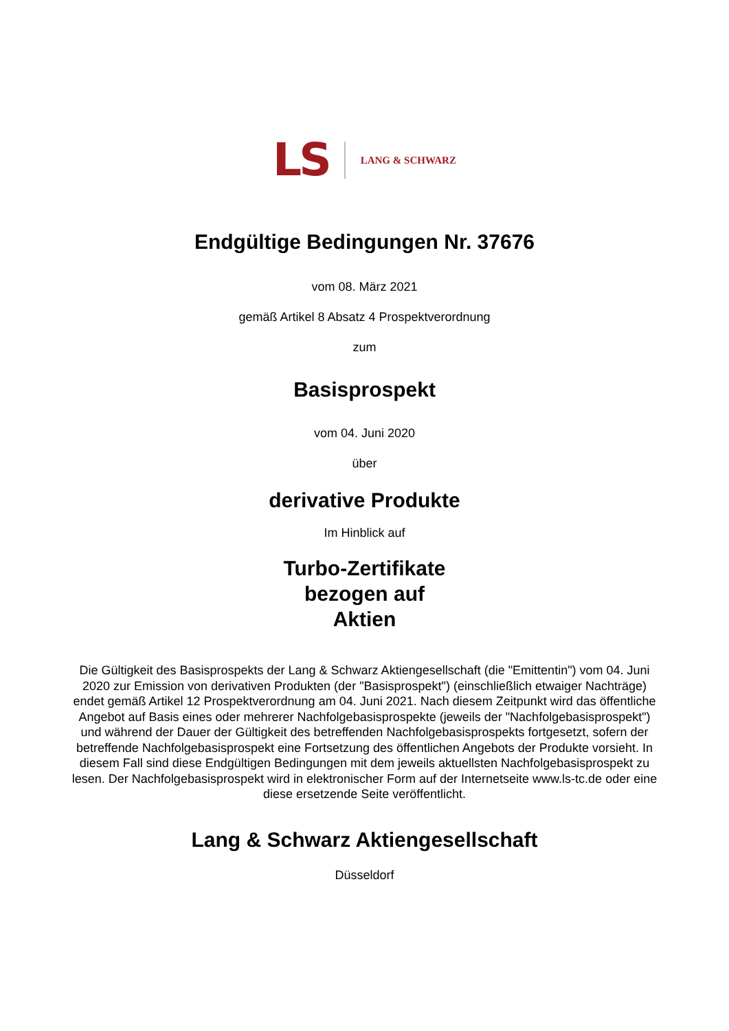LS LANG & SCHWARZ
Endgültige Bedingungen Nr. 37676
vom 08. März 2021
gemäß Artikel 8 Absatz 4 Prospektverordnung
zum
Basisprospekt
vom 04. Juni 2020
über
derivative Produkte
Im Hinblick auf
Turbo-Zertifikate
bezogen auf
Aktien
Die Gültigkeit des Basisprospekts der Lang & Schwarz Aktiengesellschaft (die "Emittentin") vom 04. Juni 2020 zur Emission von derivativen Produkten (der "Basisprospekt") (einschließlich etwaiger Nachträge) endet gemäß Artikel 12 Prospektverordnung am 04. Juni 2021. Nach diesem Zeitpunkt wird das öffentliche Angebot auf Basis eines oder mehrerer Nachfolgebasisprospekte (jeweils der "Nachfolgebasisprospekt") und während der Dauer der Gültigkeit des betreffenden Nachfolgebasisprospekts fortgesetzt, sofern der betreffende Nachfolgebasisprospekt eine Fortsetzung des öffentlichen Angebots der Produkte vorsieht. In diesem Fall sind diese Endgültigen Bedingungen mit dem jeweils aktuellsten Nachfolgebasisprospekt zu lesen. Der Nachfolgebasisprospekt wird in elektronischer Form auf der Internetseite www.ls-tc.de oder eine diese ersetzende Seite veröffentlicht.
Lang & Schwarz Aktiengesellschaft
Düsseldorf